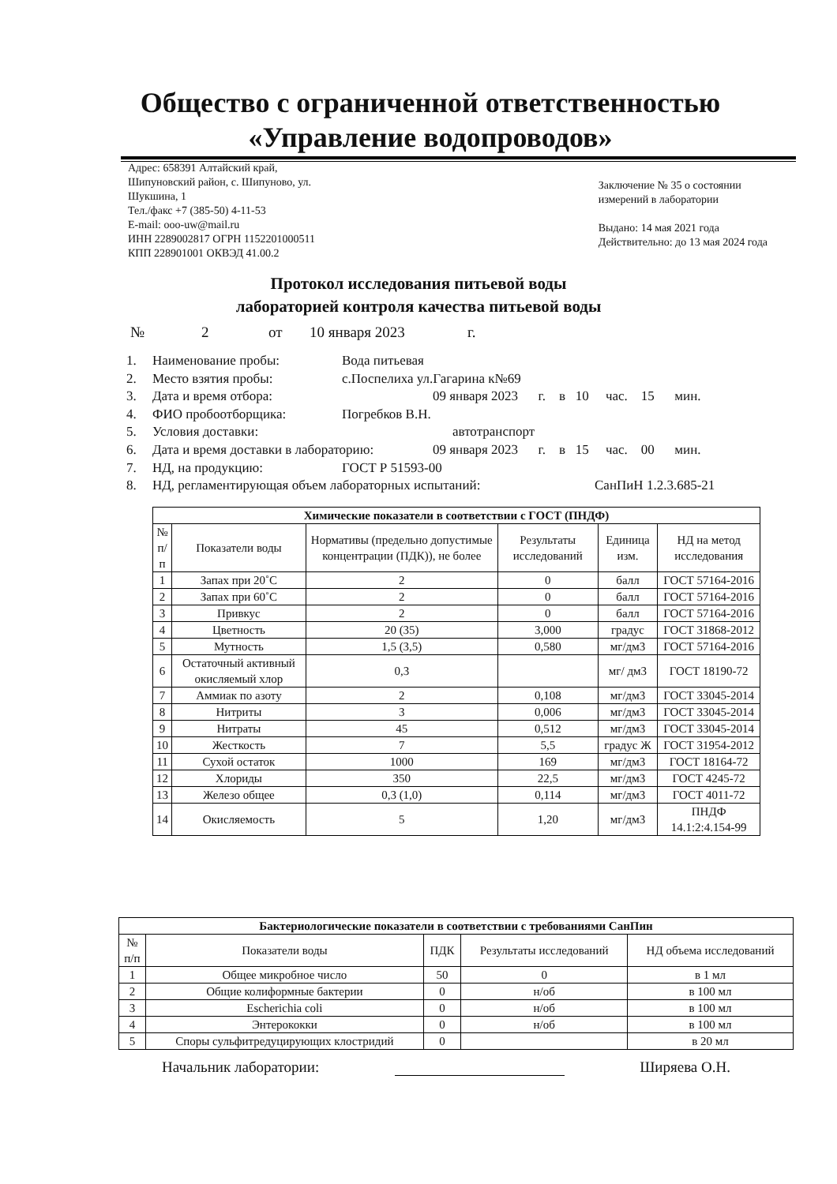Общество с ограниченной ответственностью «Управление водопроводов»
Адрес: 658391 Алтайский край,
Шипуновский район, с. Шипуново, ул.
Шукшина, 1
Тел./факс +7 (385-50) 4-11-53
E-mail: ooo-uw@mail.ru
ИНН 2289002817 ОГРН 1152201000511
КПП 228901001 ОКВЭД 41.00.2
Заключение № 35 о состоянии
измерений в лаборатории
Выдано: 14 мая 2021 года
Действительно: до 13 мая 2024 года
Протокол исследования питьевой воды
лабораторией контроля качества питьевой воды
№ 2 от 10 января 2023 г.
1. Наименование пробы: Вода питьевая
2. Место взятия пробы: с.Поспелиха ул.Гагарина к№69
3. Дата и время отбора: 09 января 2023 г. в 10 час. 15 мин.
4. ФИО пробоотборщика: Погребков В.Н.
5. Условия доставки: автотранспорт
6. Дата и время доставки в лабораторию: 09 января 2023 г. в 15 час. 00 мин.
7. НД, на продукцию: ГОСТ Р 51593-00
8. НД, регламентирующая объем лабораторных испытаний: СанПиН 1.2.3.685-21
| Химические показатели в соответствии с ГОСТ (ПНДФ) | | | | | |
| --- | --- | --- | --- | --- | --- |
| № п/п | Показатели воды | Нормативы (предельно допустимые концентрации (ПДК)), не более | Результаты исследований | Единица изм. | НД на метод исследования |
| 1 | Запах при 20˚С | 2 | 0 | балл | ГОСТ 57164-2016 |
| 2 | Запах при 60˚С | 2 | 0 | балл | ГОСТ 57164-2016 |
| 3 | Привкус | 2 | 0 | балл | ГОСТ 57164-2016 |
| 4 | Цветность | 20 (35) | 3,000 | градус | ГОСТ 31868-2012 |
| 5 | Мутность | 1,5 (3,5) | 0,580 | мг/дм3 | ГОСТ 57164-2016 |
| 6 | Остаточный активный окисляемый хлор | 0,3 | | мг/ дм3 | ГОСТ 18190-72 |
| 7 | Аммиак по азоту | 2 | 0,108 | мг/дм3 | ГОСТ 33045-2014 |
| 8 | Нитриты | 3 | 0,006 | мг/дм3 | ГОСТ 33045-2014 |
| 9 | Нитраты | 45 | 0,512 | мг/дм3 | ГОСТ 33045-2014 |
| 10 | Жесткость | 7 | 5,5 | градус Ж | ГОСТ 31954-2012 |
| 11 | Сухой остаток | 1000 | 169 | мг/дм3 | ГОСТ 18164-72 |
| 12 | Хлориды | 350 | 22,5 | мг/дм3 | ГОСТ 4245-72 |
| 13 | Железо общее | 0,3 (1,0) | 0,114 | мг/дм3 | ГОСТ 4011-72 |
| 14 | Окисляемость | 5 | 1,20 | мг/дм3 | ПНДФ 14.1:2:4.154-99 |
| Бактериологические показатели в соответствии с требованиями СанПин | | | | |
| --- | --- | --- | --- | --- |
| № п/п | Показатели воды | ПДК | Результаты исследований | НД объема исследований |
| 1 | Общее микробное число | 50 | 0 | в 1 мл |
| 2 | Общие колиформные бактерии | 0 | н/об | в 100 мл |
| 3 | Escherichia coli | 0 | н/об | в 100 мл |
| 4 | Энтерококки | 0 | н/об | в 100 мл |
| 5 | Споры сульфитредуцирующих клостридий | 0 | | в 20 мл |
Начальник лаборатории: Ширяева О.Н.